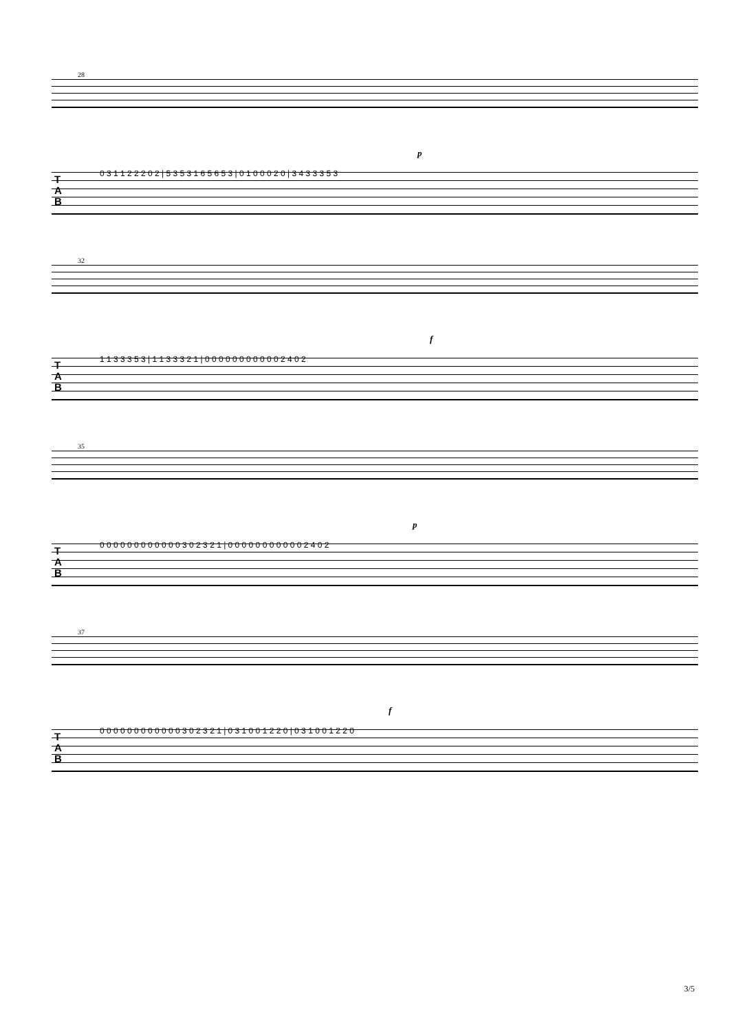28
p
T
A
B
0 3 1 1 2 2 2 0 2 | 5 3 5 3 1 6 5 6 5 3 | 0 1 0 0 0 2 0 | 3 4 3 3 3 5 3
32
f
T
A
B
1 1 3 3 3 5 3 | 1 1 3 3 3 2 1 | 0 0 0 0 0 0 0 0 0 0 0 2 4 0 2
35
p
T
A
B
0 0 0 0 0 0 0 0 0 0 0 0 3 0 2 3 2 1 | 0 0 0 0 0 0 0 0 0 0 0 2 4 0 2
37
f
T
A
B
0 0 0 0 0 0 0 0 0 0 0 0 3 0 2 3 2 1 | 0 3 1 0 0 1 2 2 0 | 0 3 1 0 0 1 2 2 0
3/5